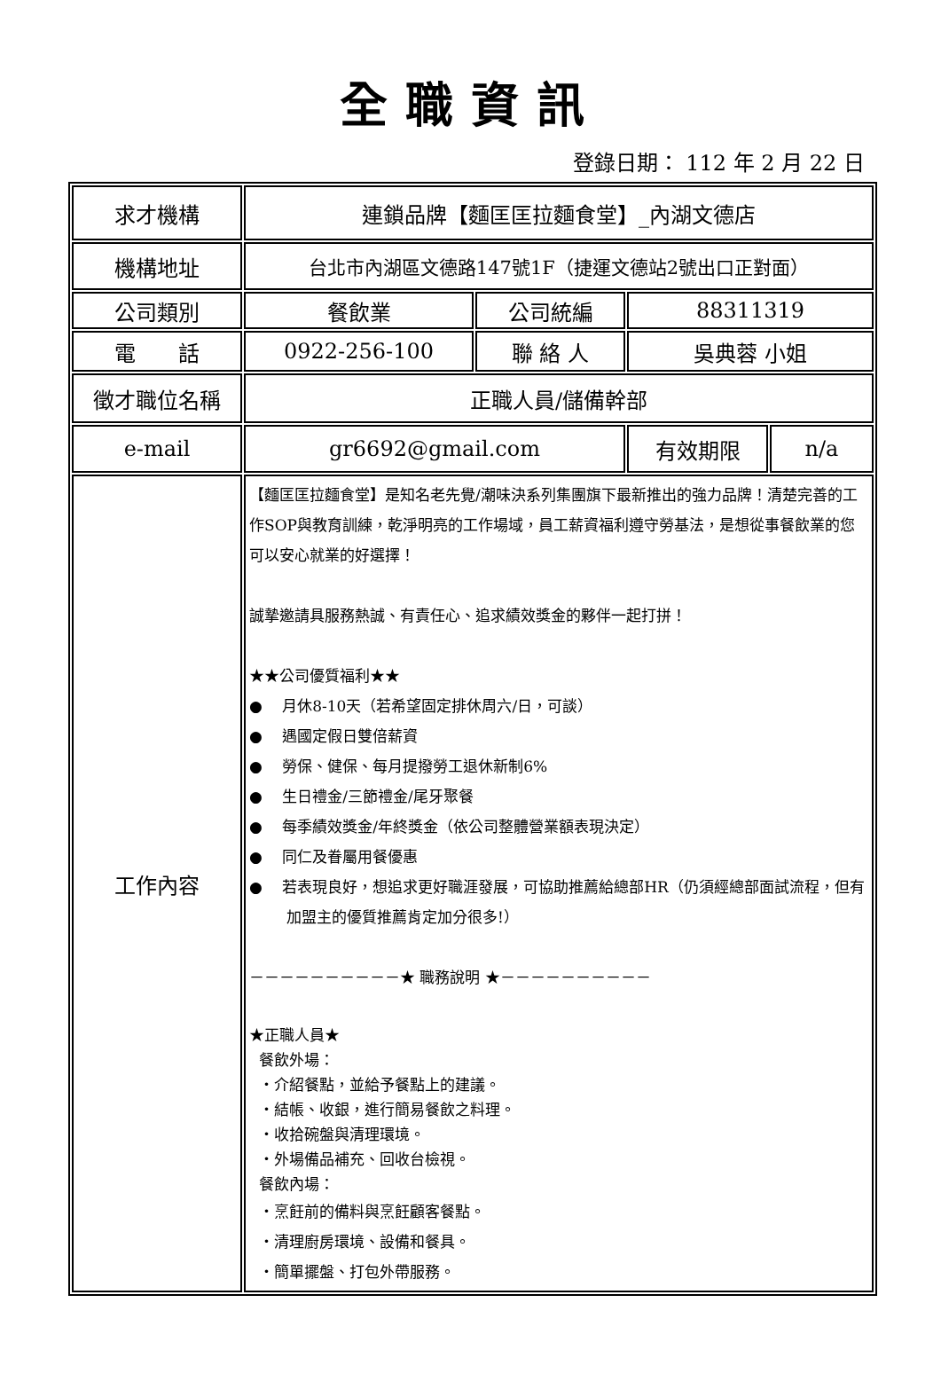全職資訊
登錄日期： 112 年 2 月 22 日
| 求才機構 | 連鎖品牌【麵匡匡拉麵食堂】_內湖文德店 | | | |
| 機構地址 | 台北市內湖區文德路147號1F（捷運文德站2號出口正對面） | | | |
| 公司類別 | 餐飲業 | 公司統編 | 88311319 | |
| 電 話 | 0922-256-100 | 聯 絡 人 | 吳典蓉 小姐 | |
| 徵才職位名稱 | 正職人員/儲備幹部 | | | |
| e-mail | gr6692@gmail.com | | 有效期限 | n/a |
| 工作內容 | 【麵匡匡拉麵食堂】是知名老先覺/潮味決系列集團旗下最新推出的強力品牌！清楚完善的工作SOP與教育訓練，乾淨明亮的工作場域，員工薪資福利遵守勞基法，是想從事餐飲業的您可以安心就業的好選擇！ 誠摯邀請具服務熱誠、有責任心、追求績效獎金的夥伴一起打拼！ ★★公司優質福利★★ ● 月休8-10天（若希望固定排休周六/日，可談） ● 遇國定假日雙倍薪資 ● 勞保、健保、每月提撥勞工退休新制6% ● 生日禮金/三節禮金/尾牙聚餐 ● 每季績效獎金/年終獎金（依公司整體營業額表現決定） ● 同仁及眷屬用餐優惠 ● 若表現良好，想追求更好職涯發展，可協助推薦給總部HR（仍須經總部面試流程，但有加盟主的優質推薦肯定加分很多!） －－－－－－－－－－★ 職務說明 ★－－－－－－－－－－ ★正職人員★ 餐飲外場： ・介紹餐點，並給予餐點上的建議。 ・結帳、收銀，進行簡易餐飲之料理。 ・收拾碗盤與清理環境。 ・外場備品補充、回收台檢視。 餐飲內場： ・烹飪前的備料與烹飪顧客餐點。 ・清理廚房環境、設備和餐具。 ・簡單擺盤、打包外帶服務。 | | | |